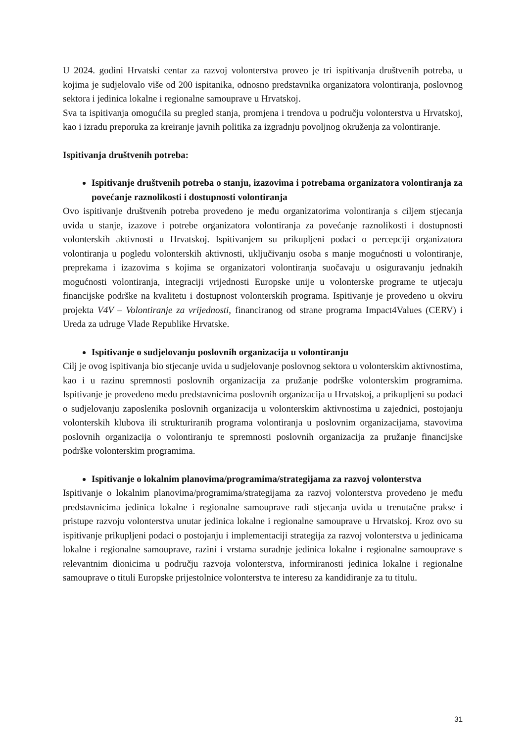U 2024. godini Hrvatski centar za razvoj volonterstva proveo je tri ispitivanja društvenih potreba, u kojima je sudjelovalo više od 200 ispitanika, odnosno predstavnika organizatora volontiranja, poslovnog sektora i jedinica lokalne i regionalne samouprave u Hrvatskoj.
Sva ta ispitivanja omogućila su pregled stanja, promjena i trendova u području volonterstva u Hrvatskoj, kao i izradu preporuka za kreiranje javnih politika za izgradnju povoljnog okruženja za volontiranje.
Ispitivanja društvenih potreba:
Ispitivanje društvenih potreba o stanju, izazovima i potrebama organizatora volontiranja za povećanje raznolikosti i dostupnosti volontiranja
Ovo ispitivanje društvenih potreba provedeno je među organizatorima volontiranja s ciljem stjecanja uvida u stanje, izazove i potrebe organizatora volontiranja za povećanje raznolikosti i dostupnosti volonterskih aktivnosti u Hrvatskoj. Ispitivanjem su prikupljeni podaci o percepciji organizatora volontiranja u pogledu volonterskih aktivnosti, uključivanju osoba s manje mogućnosti u volontiranje, preprekama i izazovima s kojima se organizatori volontiranja suočavaju u osiguravanju jednakih mogućnosti volontiranja, integraciji vrijednosti Europske unije u volonterske programe te utjecaju financijske podrške na kvalitetu i dostupnost volonterskih programa. Ispitivanje je provedeno u okviru projekta V4V – Volontiranje za vrijednosti, financiranog od strane programa Impact4Values (CERV) i Ureda za udruge Vlade Republike Hrvatske.
Ispitivanje o sudjelovanju poslovnih organizacija u volontiranju
Cilj je ovog ispitivanja bio stjecanje uvida u sudjelovanje poslovnog sektora u volonterskim aktivnostima, kao i u razinu spremnosti poslovnih organizacija za pružanje podrške volonterskim programima. Ispitivanje je provedeno među predstavnicima poslovnih organizacija u Hrvatskoj, a prikupljeni su podaci o sudjelovanju zaposlenika poslovnih organizacija u volonterskim aktivnostima u zajednici, postojanju volonterskih klubova ili strukturiranih programa volontiranja u poslovnim organizacijama, stavovima poslovnih organizacija o volontiranju te spremnosti poslovnih organizacija za pružanje financijske podrške volonterskim programima.
Ispitivanje o lokalnim planovima/programima/strategijama za razvoj volonterstva
Ispitivanje o lokalnim planovima/programima/strategijama za razvoj volonterstva provedeno je među predstavnicima jedinica lokalne i regionalne samouprave radi stjecanja uvida u trenutačne prakse i pristupe razvoju volonterstva unutar jedinica lokalne i regionalne samouprave u Hrvatskoj. Kroz ovo su ispitivanje prikupljeni podaci o postojanju i implementaciji strategija za razvoj volonterstva u jedinicama lokalne i regionalne samouprave, razini i vrstama suradnje jedinica lokalne i regionalne samouprave s relevantnim dionicima u području razvoja volonterstva, informiranosti jedinica lokalne i regionalne samouprave o tituli Europske prijestolnice volonterstva te interesu za kandidiranje za tu titulu.
31